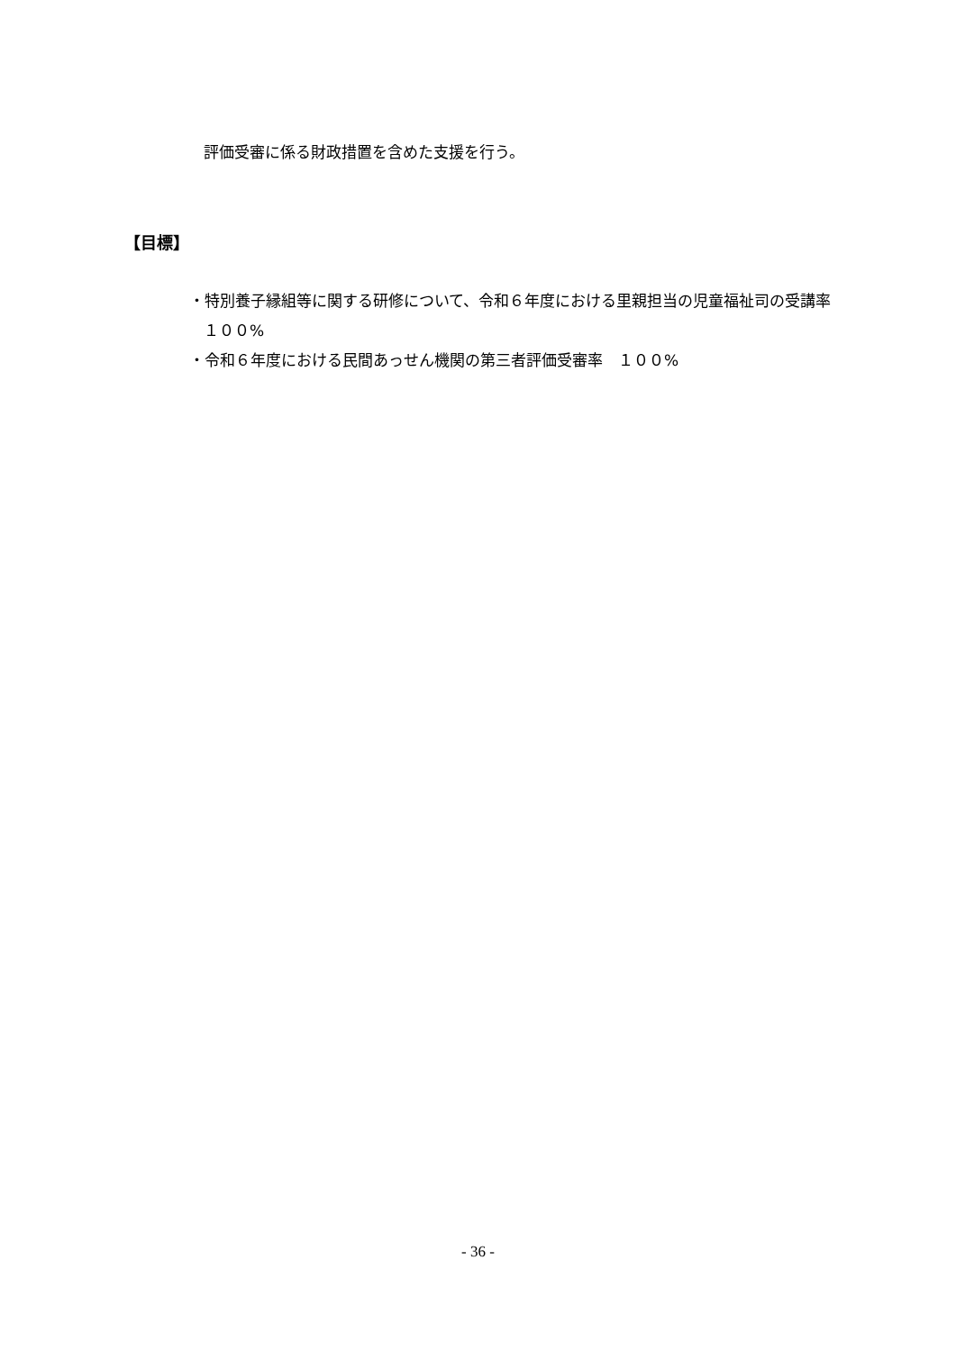評価受審に係る財政措置を含めた支援を行う。
【目標】
・特別養子縁組等に関する研修について、令和６年度における里親担当の児童福祉司の受講率　１００%
・令和６年度における民間あっせん機関の第三者評価受審率　１００%
- 36 -